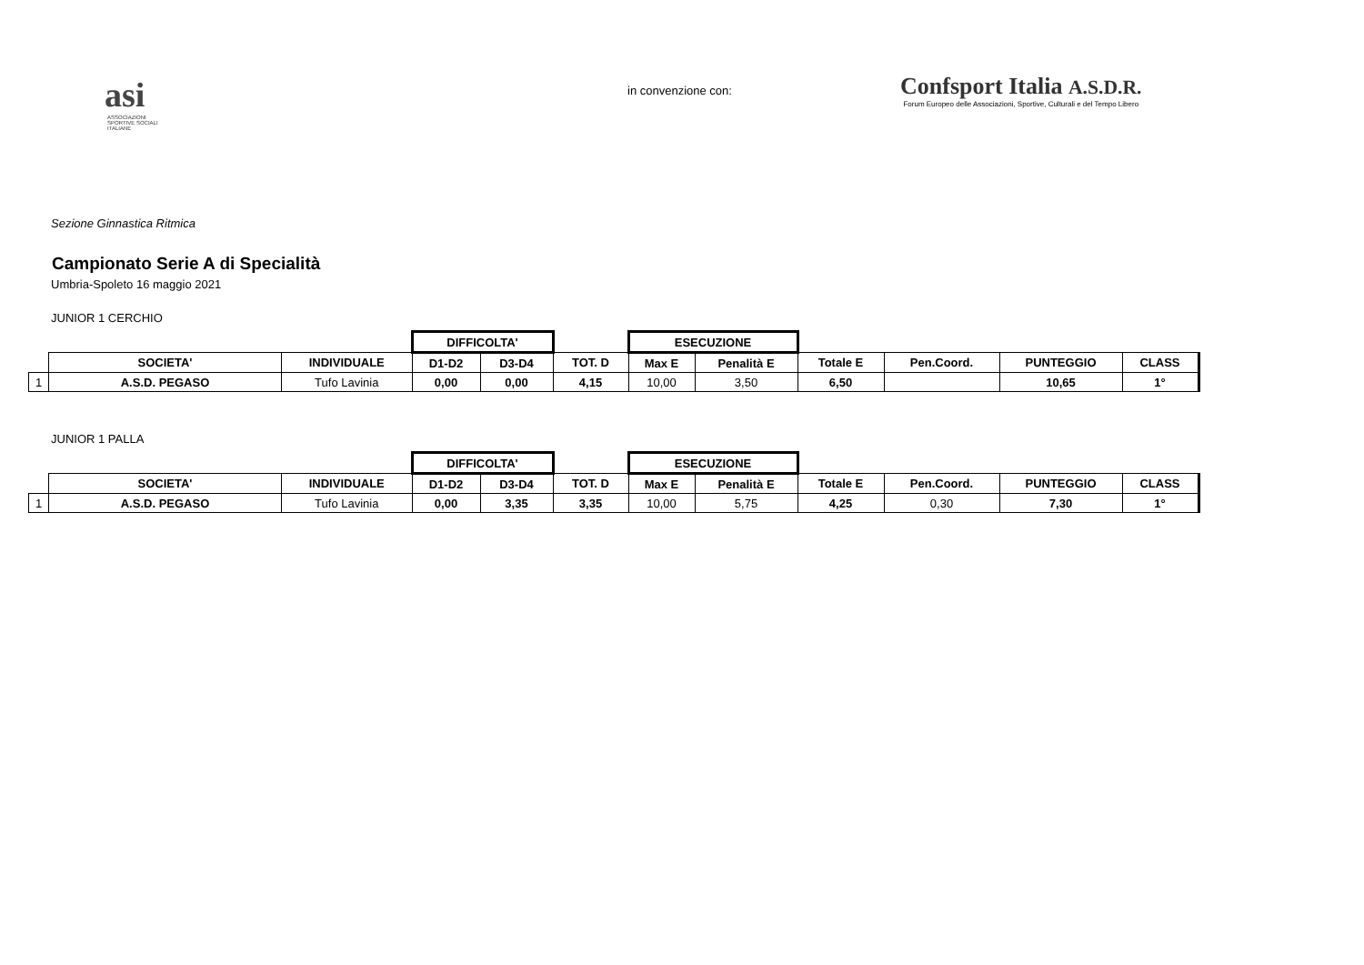asi
ASSOCIAZIONI
SPORTIVE SOCIALI
ITALIANE
in convenzione con:
Confsport Italia A.S.D.R.
Forum Europeo delle Associazioni, Sportive, Culturali e del Tempo Libero
Sezione Ginnastica Ritmica
Campionato Serie A di Specialità
Umbria-Spoleto 16 maggio 2021
JUNIOR 1 CERCHIO
| | | | DIFFICOLTA' | | | ESECUZIONE | | | | | |
| | SOCIETA' | INDIVIDUALE | D1-D2 | D3-D4 | TOT. D | Max E | Penalità E | Totale E | Pen.Coord. | PUNTEGGIO | CLASS |
| 1 | A.S.D. PEGASO | Tufo Lavinia | 0,00 | 0,00 | 4,15 | 10,00 | 3,50 | 6,50 | | 10,65 | 1° |
JUNIOR 1 PALLA
| | | | DIFFICOLTA' | | | ESECUZIONE | | | | | |
| | SOCIETA' | INDIVIDUALE | D1-D2 | D3-D4 | TOT. D | Max E | Penalità E | Totale E | Pen.Coord. | PUNTEGGIO | CLASS |
| 1 | A.S.D. PEGASO | Tufo Lavinia | 0,00 | 3,35 | 3,35 | 10,00 | 5,75 | 4,25 | 0,30 | 7,30 | 1° |